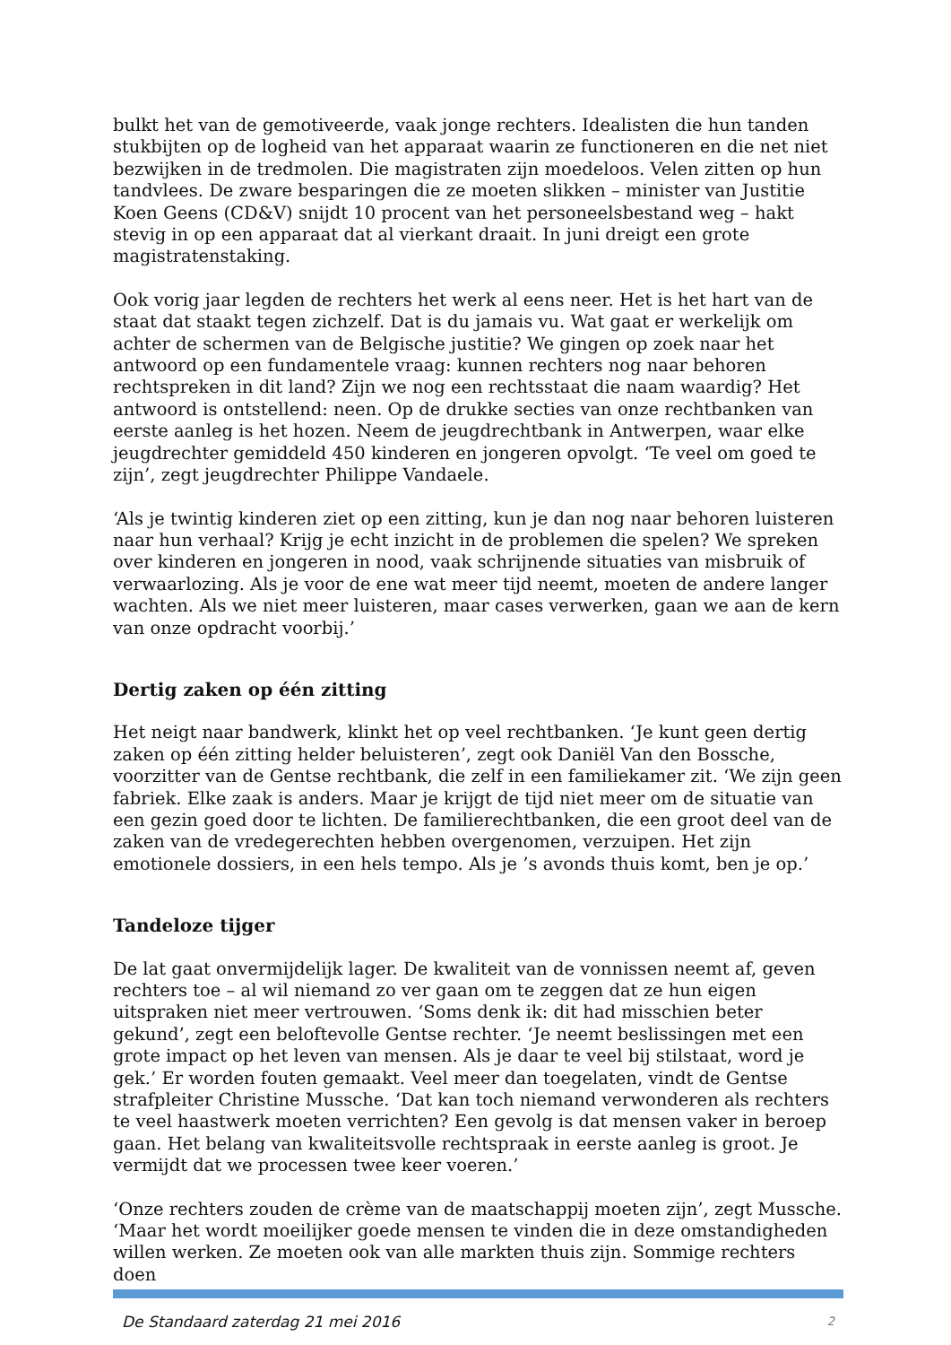bulkt het van de gemotiveerde, vaak jonge rechters. Idealisten die hun tanden stukbijten op de logheid van het apparaat waarin ze functioneren en die net niet bezwijken in de tredmolen. Die magistraten zijn moedeloos. Velen zitten op hun tandvlees. De zware besparingen die ze moeten slikken – minister van Justitie Koen Geens (CD&V) snijdt 10 procent van het personeelsbestand weg – hakt stevig in op een apparaat dat al vierkant draait. In juni dreigt een grote magistratenstaking.
Ook vorig jaar legden de rechters het werk al eens neer. Het is het hart van de staat dat staakt tegen zichzelf. Dat is du jamais vu. Wat gaat er werkelijk om achter de schermen van de Belgische justitie? We gingen op zoek naar het antwoord op een fundamentele vraag: kunnen rechters nog naar behoren rechtspreken in dit land? Zijn we nog een rechtsstaat die naam waardig? Het antwoord is ontstellend: neen. Op de drukke secties van onze rechtbanken van eerste aanleg is het hozen. Neem de jeugdrechtbank in Antwerpen, waar elke jeugdrechter gemiddeld 450 kinderen en jongeren opvolgt. ‘Te veel om goed te zijn’, zegt jeugdrechter Philippe Vandaele.
‘Als je twintig kinderen ziet op een zitting, kun je dan nog naar behoren luisteren naar hun verhaal? Krijg je echt inzicht in de problemen die spelen? We spreken over kinderen en jongeren in nood, vaak schrijnende situaties van misbruik of verwaarlozing. Als je voor de ene wat meer tijd neemt, moeten de andere langer wachten. Als we niet meer luisteren, maar cases verwerken, gaan we aan de kern van onze opdracht voorbij.’
Dertig zaken op één zitting
Het neigt naar bandwerk, klinkt het op veel rechtbanken. ‘Je kunt geen dertig zaken op één zitting helder beluisteren’, zegt ook Daniël Van den Bossche, voorzitter van de Gentse rechtbank, die zelf in een familiekamer zit. ‘We zijn geen fabriek. Elke zaak is anders. Maar je krijgt de tijd niet meer om de situatie van een gezin goed door te lichten. De familierechtbanken, die een groot deel van de zaken van de vredegerechten hebben overgenomen, verzuipen. Het zijn emotionele dossiers, in een hels tempo. Als je ’s avonds thuis komt, ben je op.’
Tandeloze tijger
De lat gaat onvermijdelijk lager. De kwaliteit van de vonnissen neemt af, geven rechters toe – al wil niemand zo ver gaan om te zeggen dat ze hun eigen uitspraken niet meer vertrouwen. ‘Soms denk ik: dit had misschien beter gekund’, zegt een beloftevolle Gentse rechter. ‘Je neemt beslissingen met een grote impact op het leven van mensen. Als je daar te veel bij stilstaat, word je gek.’ Er worden fouten gemaakt. Veel meer dan toegelaten, vindt de Gentse strafpleiter Christine Mussche. ‘Dat kan toch niemand verwonderen als rechters te veel haastwerk moeten verrichten? Een gevolg is dat mensen vaker in beroep gaan. Het belang van kwaliteitsvolle rechtspraak in eerste aanleg is groot. Je vermijdt dat we processen twee keer voeren.’
‘Onze rechters zouden de crème van de maatschappij moeten zijn’, zegt Mussche. ‘Maar het wordt moeilijker goede mensen te vinden die in deze omstandigheden willen werken. Ze moeten ook van alle markten thuis zijn. Sommige rechters doen
De Standaard zaterdag 21 mei 2016 2